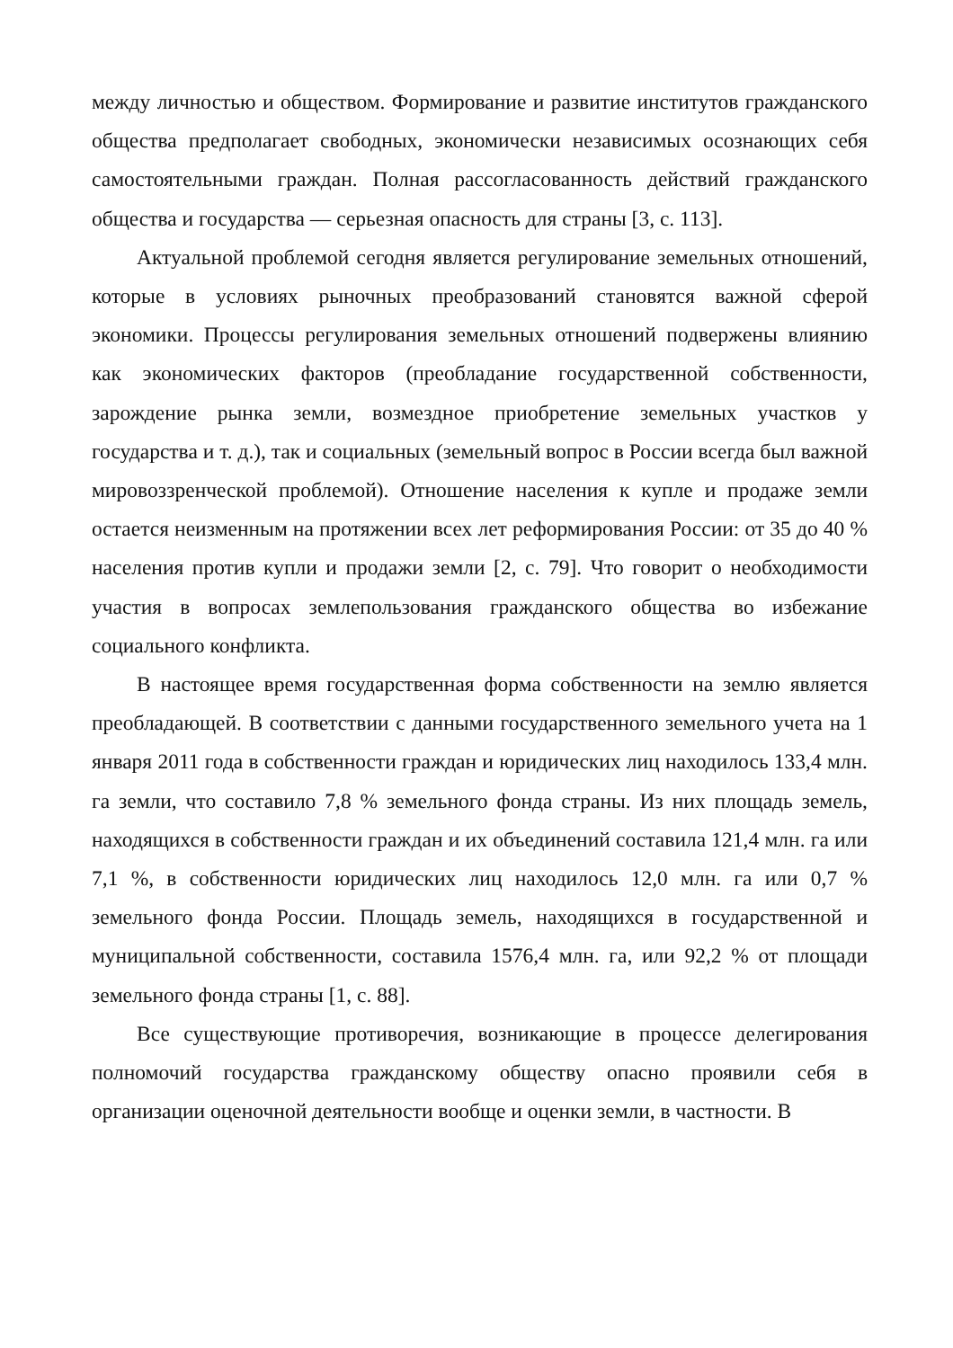между личностью и обществом. Формирование и развитие институтов гражданского общества предполагает свободных, экономически независимых осознающих себя самостоятельными граждан. Полная рассогласованность действий гражданского общества и государства — серьезная опасность для страны [3, с. 113].
Актуальной проблемой сегодня является регулирование земельных отношений, которые в условиях рыночных преобразований становятся важной сферой экономики. Процессы регулирования земельных отношений подвержены влиянию как экономических факторов (преобладание государственной собственности, зарождение рынка земли, возмездное приобретение земельных участков у государства и т. д.), так и социальных (земельный вопрос в России всегда был важной мировоззренческой проблемой). Отношение населения к купле и продаже земли остается неизменным на протяжении всех лет реформирования России: от 35 до 40 % населения против купли и продажи земли [2, с. 79]. Что говорит о необходимости участия в вопросах землепользования гражданского общества во избежание социального конфликта.
В настоящее время государственная форма собственности на землю является преобладающей. В соответствии с данными государственного земельного учета на 1 января 2011 года в собственности граждан и юридических лиц находилось 133,4 млн. га земли, что составило 7,8 % земельного фонда страны. Из них площадь земель, находящихся в собственности граждан и их объединений составила 121,4 млн. га или 7,1 %, в собственности юридических лиц находилось 12,0 млн. га или 0,7 % земельного фонда России. Площадь земель, находящихся в государственной и муниципальной собственности, составила 1576,4 млн. га, или 92,2 % от площади земельного фонда страны [1, с. 88].
Все существующие противоречия, возникающие в процессе делегирования полномочий государства гражданскому обществу опасно проявили себя в организации оценочной деятельности вообще и оценки земли, в частности. В